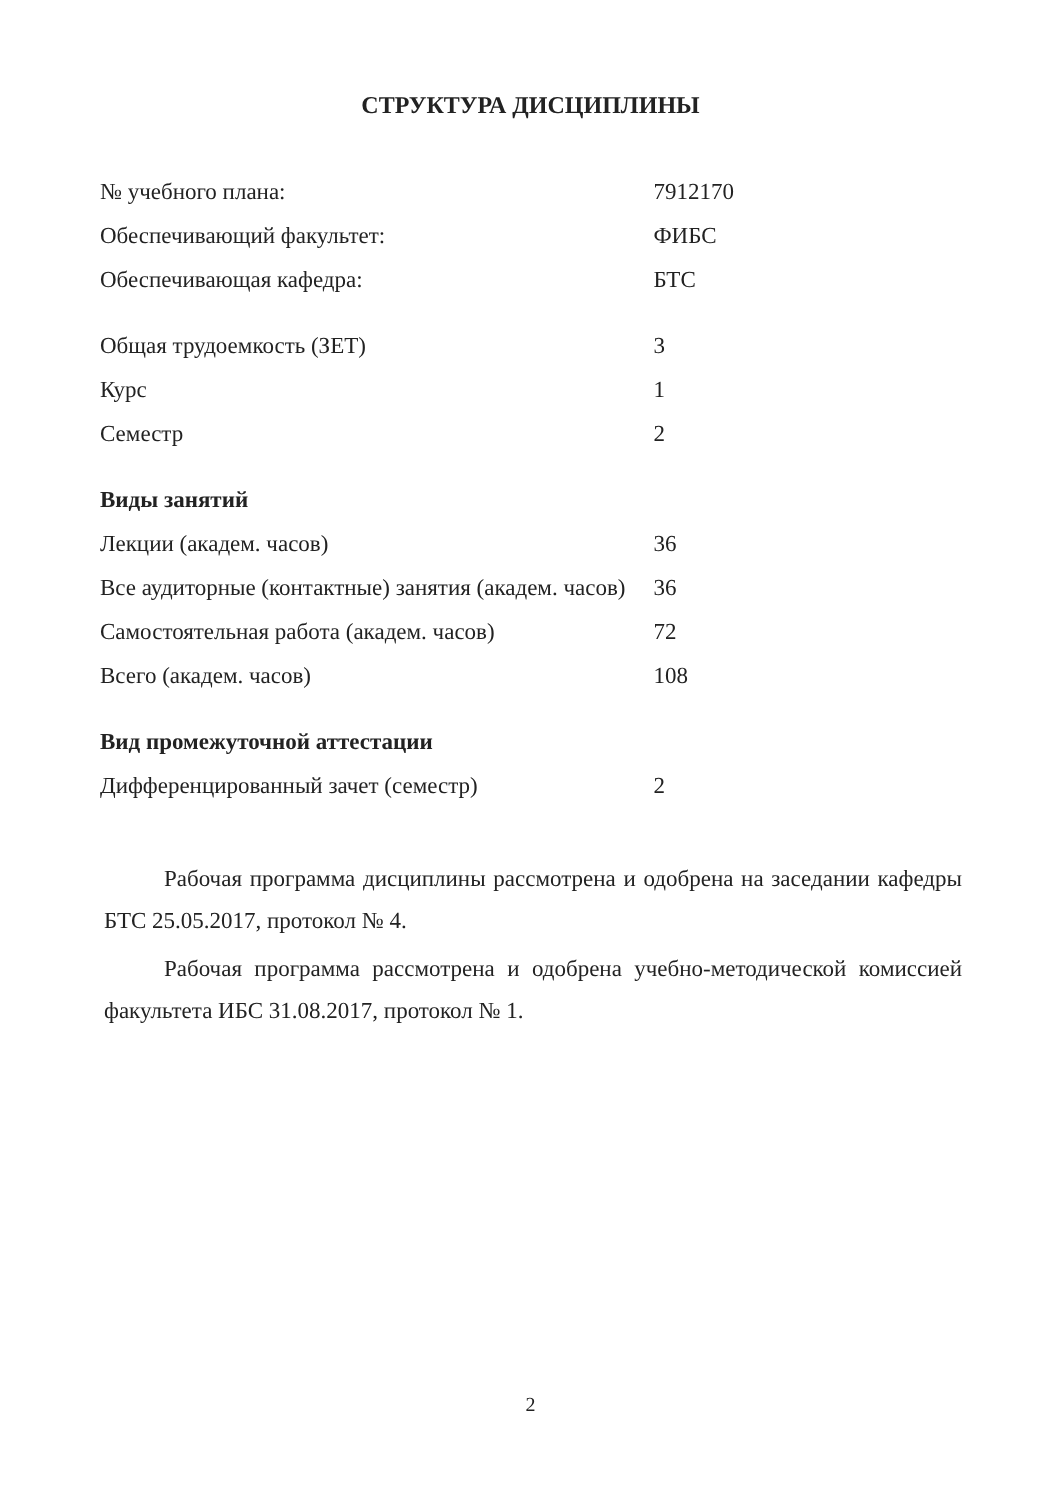СТРУКТУРА ДИСЦИПЛИНЫ
| № учебного плана: | 7912170 |
| Обеспечивающий факультет: | ФИБС |
| Обеспечивающая кафедра: | БТС |
| Общая трудоемкость (ЗЕТ) | 3 |
| Курс | 1 |
| Семестр | 2 |
| Виды занятий | |
| Лекции (академ. часов) | 36 |
| Все аудиторные (контактные) занятия (академ. часов) | 36 |
| Самостоятельная работа (академ. часов) | 72 |
| Всего (академ. часов) | 108 |
| Вид промежуточной аттестации | |
| Дифференцированный зачет (семестр) | 2 |
Рабочая программа дисциплины рассмотрена и одобрена на заседании кафедры БТС 25.05.2017, протокол № 4.
Рабочая программа рассмотрена и одобрена учебно-методической комиссией факультета ИБС 31.08.2017, протокол № 1.
2